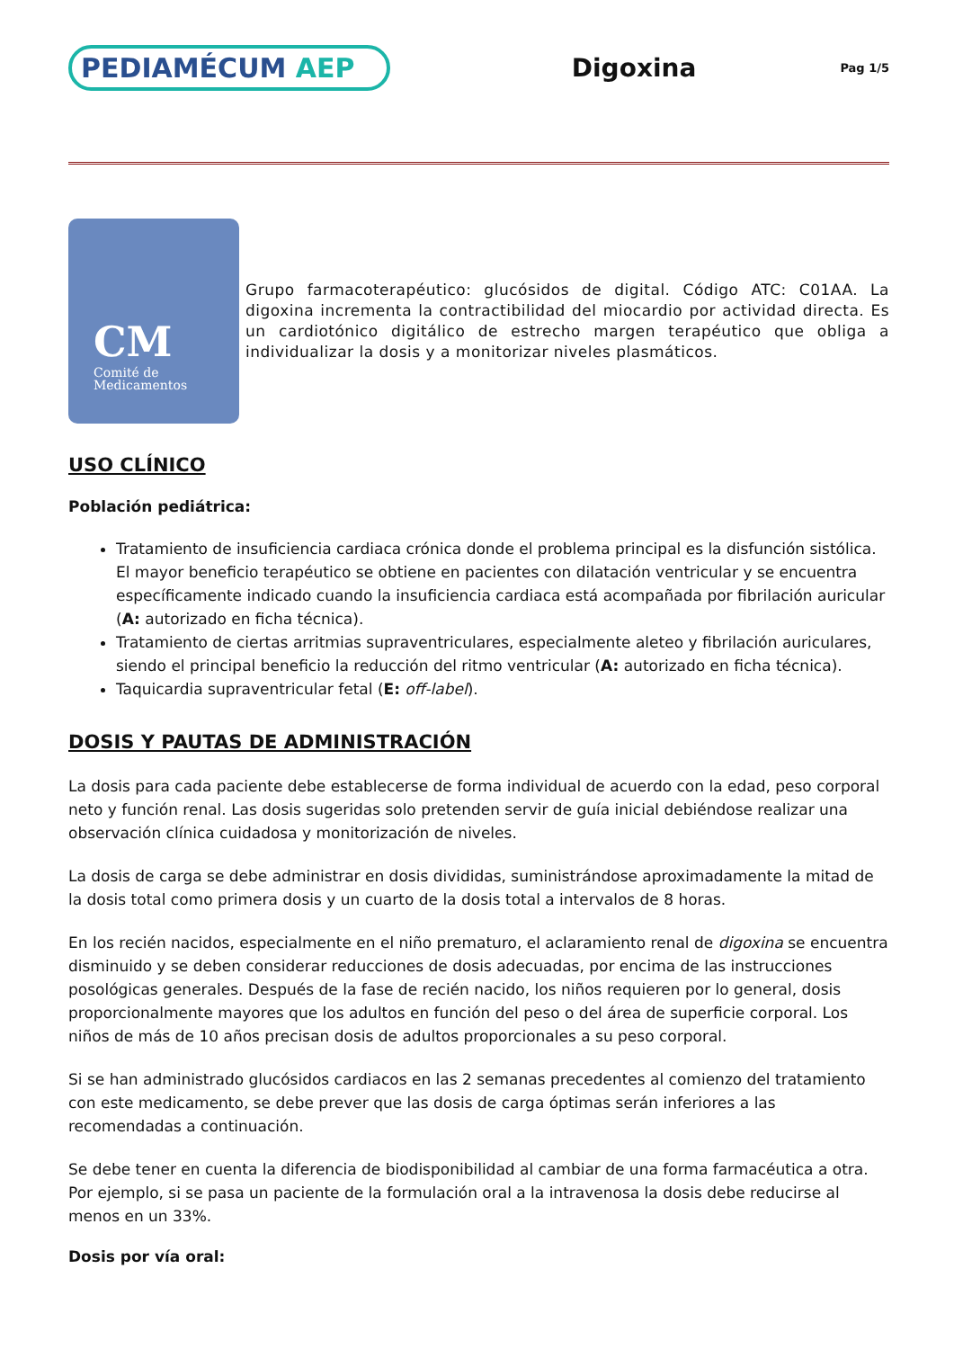PEDIAMÉCUM AEP
Digoxina
Pag 1/5
CM
Comité de
Medicamentos
Grupo farmacoterapéutico: glucósidos de digital. Código ATC: C01AA. La digoxina incrementa la contractibilidad del miocardio por actividad directa. Es un cardiotónico digitálico de estrecho margen terapéutico que obliga a individualizar la dosis y a monitorizar niveles plasmáticos.
USO CLÍNICO
Población pediátrica:
Tratamiento de insuficiencia cardiaca crónica donde el problema principal es la disfunción sistólica. El mayor beneficio terapéutico se obtiene en pacientes con dilatación ventricular y se encuentra específicamente indicado cuando la insuficiencia cardiaca está acompañada por fibrilación auricular (A: autorizado en ficha técnica).
Tratamiento de ciertas arritmias supraventriculares, especialmente aleteo y fibrilación auriculares, siendo el principal beneficio la reducción del ritmo ventricular (A: autorizado en ficha técnica).
Taquicardia supraventricular fetal (E: off-label).
DOSIS Y PAUTAS DE ADMINISTRACIÓN
La dosis para cada paciente debe establecerse de forma individual de acuerdo con la edad, peso corporal neto y función renal. Las dosis sugeridas solo pretenden servir de guía inicial debiéndose realizar una observación clínica cuidadosa y monitorización de niveles.
La dosis de carga se debe administrar en dosis divididas, suministrándose aproximadamente la mitad de la dosis total como primera dosis y un cuarto de la dosis total a intervalos de 8 horas.
En los recién nacidos, especialmente en el niño prematuro, el aclaramiento renal de digoxina se encuentra disminuido y se deben considerar reducciones de dosis adecuadas, por encima de las instrucciones posológicas generales. Después de la fase de recién nacido, los niños requieren por lo general, dosis proporcionalmente mayores que los adultos en función del peso o del área de superficie corporal. Los niños de más de 10 años precisan dosis de adultos proporcionales a su peso corporal.
Si se han administrado glucósidos cardiacos en las 2 semanas precedentes al comienzo del tratamiento con este medicamento, se debe prever que las dosis de carga óptimas serán inferiores a las recomendadas a continuación.
Se debe tener en cuenta la diferencia de biodisponibilidad al cambiar de una forma farmacéutica a otra. Por ejemplo, si se pasa un paciente de la formulación oral a la intravenosa la dosis debe reducirse al menos en un 33%.
Dosis por vía oral: